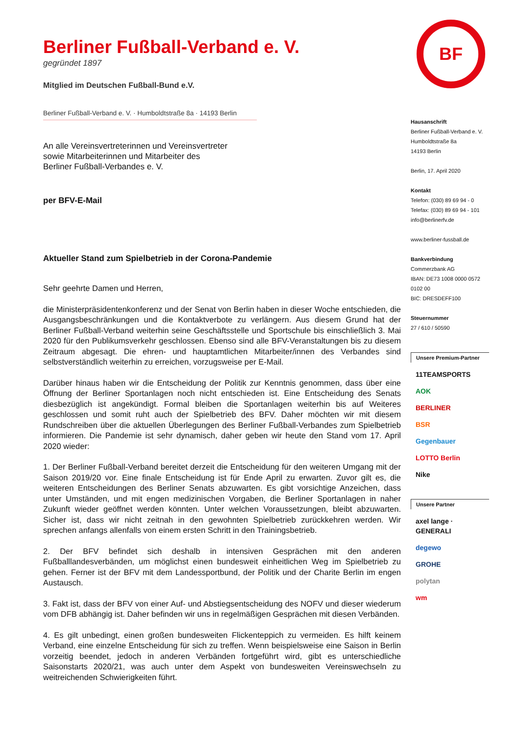Berliner Fußball-Verband e. V.
gegründet 1897
Mitglied im Deutschen Fußball-Bund e.V.
Berliner Fußball-Verband e. V. · Humboldtstraße 8a · 14193 Berlin
An alle Vereinsvertreterinnen und Vereinsvertreter
sowie Mitarbeiterinnen und Mitarbeiter des
Berliner Fußball-Verbandes e. V.
per BFV-E-Mail
Aktueller Stand zum Spielbetrieb in der Corona-Pandemie
Sehr geehrte Damen und Herren,
die Ministerpräsidentenkonferenz und der Senat von Berlin haben in dieser Woche entschieden, die Ausgangsbeschränkungen und die Kontaktverbote zu verlängern. Aus diesem Grund hat der Berliner Fußball-Verband weiterhin seine Geschäftsstelle und Sportschule bis einschließlich 3. Mai 2020 für den Publikumsverkehr geschlossen. Ebenso sind alle BFV-Veranstaltungen bis zu diesem Zeitraum abgesagt. Die ehren- und hauptamtlichen Mitarbeiter/innen des Verbandes sind selbstverständlich weiterhin zu erreichen, vorzugsweise per E-Mail.
Darüber hinaus haben wir die Entscheidung der Politik zur Kenntnis genommen, dass über eine Öffnung der Berliner Sportanlagen noch nicht entschieden ist. Eine Entscheidung des Senats diesbezüglich ist angekündigt. Formal bleiben die Sportanlagen weiterhin bis auf Weiteres geschlossen und somit ruht auch der Spielbetrieb des BFV. Daher möchten wir mit diesem Rundschreiben über die aktuellen Überlegungen des Berliner Fußball-Verbandes zum Spielbetrieb informieren. Die Pandemie ist sehr dynamisch, daher geben wir heute den Stand vom 17. April 2020 wieder:
1. Der Berliner Fußball-Verband bereitet derzeit die Entscheidung für den weiteren Umgang mit der Saison 2019/20 vor. Eine finale Entscheidung ist für Ende April zu erwarten. Zuvor gilt es, die weiteren Entscheidungen des Berliner Senats abzuwarten. Es gibt vorsichtige Anzeichen, dass unter Umständen, und mit engen medizinischen Vorgaben, die Berliner Sportanlagen in naher Zukunft wieder geöffnet werden könnten. Unter welchen Voraussetzungen, bleibt abzuwarten. Sicher ist, dass wir nicht zeitnah in den gewohnten Spielbetrieb zurückkehren werden. Wir sprechen anfangs allenfalls von einem ersten Schritt in den Trainingsbetrieb.
2. Der BFV befindet sich deshalb in intensiven Gesprächen mit den anderen Fußballlandesverbänden, um möglichst einen bundesweit einheitlichen Weg im Spielbetrieb zu gehen. Ferner ist der BFV mit dem Landessportbund, der Politik und der Charite Berlin im engen Austausch.
3. Fakt ist, dass der BFV von einer Auf- und Abstiegsentscheidung des NOFV und dieser wiederum vom DFB abhängig ist. Daher befinden wir uns in regelmäßigen Gesprächen mit diesen Verbänden.
4. Es gilt unbedingt, einen großen bundesweiten Flickenteppich zu vermeiden. Es hilft keinem Verband, eine einzelne Entscheidung für sich zu treffen. Wenn beispielsweise eine Saison in Berlin vorzeitig beendet, jedoch in anderen Verbänden fortgeführt wird, gibt es unterschiedliche Saisonstarts 2020/21, was auch unter dem Aspekt von bundesweiten Vereinswechseln zu weitreichenden Schwierigkeiten führt.
BF
Hausanschrift
Berliner Fußball-Verband e. V.
Humboldtstraße 8a
14193 Berlin
Berlin, 17. April 2020
Kontakt
Telefon: (030) 89 69 94 - 0
Telefax: (030) 89 69 94 - 101
info@berlinerfv.de
www.berliner-fussball.de
Bankverbindung
Commerzbank AG
IBAN: DE73 1008 0000 0572 0102 00
BIC: DRESDEFF100
Steuernummer
27 / 610 / 50590
Unsere Premium-Partner
11TEAMSPORTS
AOK
BERLINER
BSR
Gegenbauer
LOTTO Berlin
Nike
Unsere Partner
axel lange · GENERALI
degewo
GROHE
polytan
wm